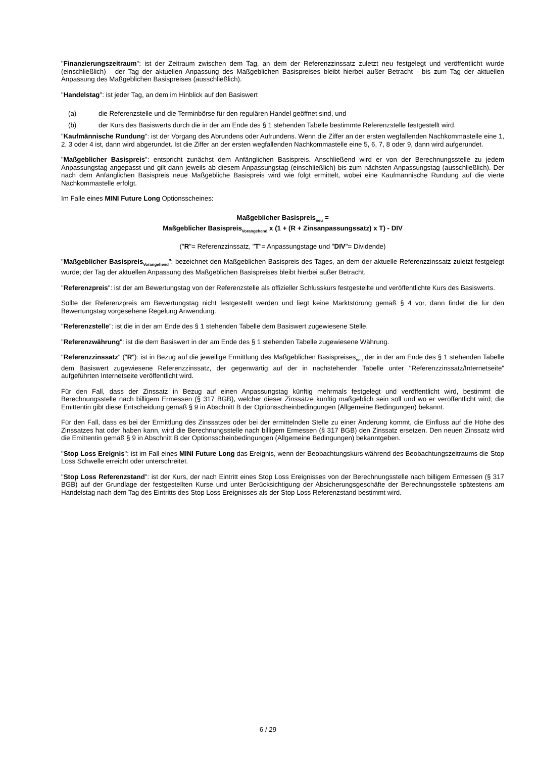"Finanzierungszeitraum": ist der Zeitraum zwischen dem Tag, an dem der Referenzzinssatz zuletzt neu festgelegt und veröffentlicht wurde (einschließlich) - der Tag der aktuellen Anpassung des Maßgeblichen Basispreises bleibt hierbei außer Betracht - bis zum Tag der aktuellen Anpassung des Maßgeblichen Basispreises (ausschließlich).
"Handelstag": ist jeder Tag, an dem im Hinblick auf den Basiswert
(a) die Referenzstelle und die Terminbörse für den regulären Handel geöffnet sind, und
(b) der Kurs des Basiswerts durch die in der am Ende des § 1 stehenden Tabelle bestimmte Referenzstelle festgestellt wird.
"Kaufmännische Rundung": ist der Vorgang des Abrundens oder Aufrundens. Wenn die Ziffer an der ersten wegfallenden Nachkommastelle eine 1, 2, 3 oder 4 ist, dann wird abgerundet. Ist die Ziffer an der ersten wegfallenden Nachkommastelle eine 5, 6, 7, 8 oder 9, dann wird aufgerundet.
"Maßgeblicher Basispreis": entspricht zunächst dem Anfänglichen Basispreis. Anschließend wird er von der Berechnungsstelle zu jedem Anpassungstag angepasst und gilt dann jeweils ab diesem Anpassungstag (einschließlich) bis zum nächsten Anpassungstag (ausschließlich). Der nach dem Anfänglichen Basispreis neue Maßgebliche Basispreis wird wie folgt ermittelt, wobei eine Kaufmännische Rundung auf die vierte Nachkommastelle erfolgt.
Im Falle eines MINI Future Long Optionsscheines:
Maßgeblicher Basispreis<sub>neu</sub> =
Maßgeblicher Basispreis<sub>Vorangehend</sub> x (1 + (R + Zinsanpassungssatz) x T) - DIV
("R"= Referenzzinssatz, "T"= Anpassungstage und "DIV"= Dividende)
"Maßgeblicher Basispreis<sub>Vorangehend</sub>": bezeichnet den Maßgeblichen Basispreis des Tages, an dem der aktuelle Referenzzinssatz zuletzt festgelegt wurde; der Tag der aktuellen Anpassung des Maßgeblichen Basispreises bleibt hierbei außer Betracht.
"Referenzpreis": ist der am Bewertungstag von der Referenzstelle als offizieller Schlusskurs festgestellte und veröffentlichte Kurs des Basiswerts.
Sollte der Referenzpreis am Bewertungstag nicht festgestellt werden und liegt keine Marktstörung gemäß § 4 vor, dann findet die für den Bewertungstag vorgesehene Regelung Anwendung.
"Referenzstelle": ist die in der am Ende des § 1 stehenden Tabelle dem Basiswert zugewiesene Stelle.
"Referenzwährung": ist die dem Basiswert in der am Ende des § 1 stehenden Tabelle zugewiesene Währung.
"Referenzzinssatz" ("R"): ist in Bezug auf die jeweilige Ermittlung des Maßgeblichen Basispreises<sub>neu</sub> der in der am Ende des § 1 stehenden Tabelle dem Basiswert zugewiesene Referenzzinssatz, der gegenwärtig auf der in nachstehender Tabelle unter "Referenzzinssatz/Internetseite" aufgeführten Internetseite veröffentlicht wird.
Für den Fall, dass der Zinssatz in Bezug auf einen Anpassungstag künftig mehrmals festgelegt und veröffentlicht wird, bestimmt die Berechnungsstelle nach billigem Ermessen (§ 317 BGB), welcher dieser Zinssätze künftig maßgeblich sein soll und wo er veröffentlicht wird; die Emittentin gibt diese Entscheidung gemäß § 9 in Abschnitt B der Optionsscheinbedingungen (Allgemeine Bedingungen) bekannt.
Für den Fall, dass es bei der Ermittlung des Zinssatzes oder bei der ermittelnden Stelle zu einer Änderung kommt, die Einfluss auf die Höhe des Zinssatzes hat oder haben kann, wird die Berechnungsstelle nach billigem Ermessen (§ 317 BGB) den Zinssatz ersetzen. Den neuen Zinssatz wird die Emittentin gemäß § 9 in Abschnitt B der Optionsscheinbedingungen (Allgemeine Bedingungen) bekanntgeben.
"Stop Loss Ereignis": ist im Fall eines MINI Future Long das Ereignis, wenn der Beobachtungskurs während des Beobachtungszeitraums die Stop Loss Schwelle erreicht oder unterschreitet.
"Stop Loss Referenzstand": ist der Kurs, der nach Eintritt eines Stop Loss Ereignisses von der Berechnungsstelle nach billigem Ermessen (§ 317 BGB) auf der Grundlage der festgestellten Kurse und unter Berücksichtigung der Absicherungsgeschäfte der Berechnungsstelle spätestens am Handelstag nach dem Tag des Eintritts des Stop Loss Ereignisses als der Stop Loss Referenzstand bestimmt wird.
6 / 29